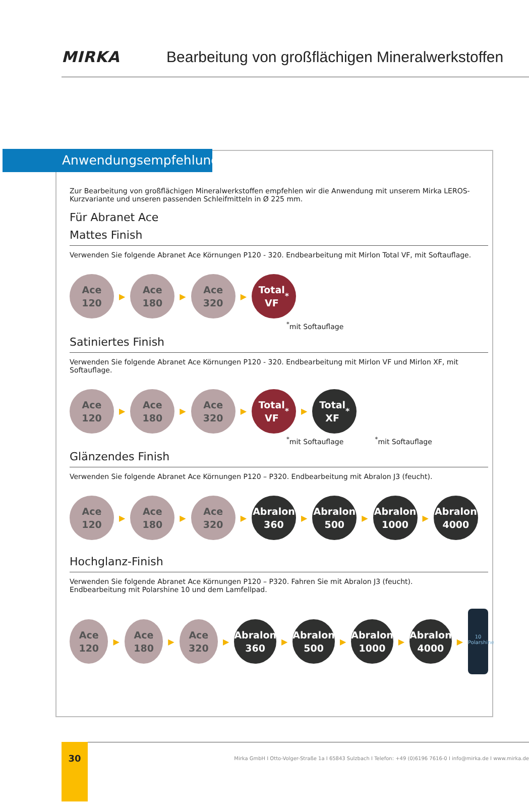MIRKA
Bearbeitung von großflächigen Mineralwerkstoffen
Anwendungsempfehlung
Zur Bearbeitung von großflächigen Mineralwerkstoffen empfehlen wir die Anwendung mit unserem Mirka LEROS-Kurzvariante und unseren passenden Schleifmitteln in Ø 225 mm.
Für Abranet Ace
Mattes Finish
Verwenden Sie folgende Abranet Ace Körnungen P120 - 320. Endbearbeitung mit Mirlon Total VF, mit Softauflage.
Ace
120
▶
Ace
180
▶
Ace
320
▶
Total
VF<sup>*</sup>
<sup>*</sup> mit Softauflage
Satiniertes Finish
Verwenden Sie folgende Abranet Ace Körnungen P120 - 320. Endbearbeitung mit Mirlon VF und Mirlon XF, mit Softauflage.
Ace
120
▶
Ace
180
▶
Ace
320
▶
Total
VF<sup>*</sup>
▶
Total
XF<sup>*</sup>
<sup>*</sup> mit Softauflage <sup>*</sup>mit Softauflage
Glänzendes Finish
Verwenden Sie folgende Abranet Ace Körnungen P120 – P320. Endbearbeitung mit Abralon J3 (feucht).
Ace
120
▶
Ace
180
▶
Ace
320
▶
Abralon
360
▶
Abralon
500
▶
Abralon
1000
▶
Abralon
4000
Hochglanz-Finish
Verwenden Sie folgende Abranet Ace Körnungen P120 – P320. Fahren Sie mit Abralon J3 (feucht).
Endbearbeitung mit Polarshine 10 und dem Lamfellpad.
Ace
120
▶
Ace
180
▶
Ace
320
▶
Abralon
360
▶
Abralon
500
▶
Abralon
1000
▶
Abralon
4000
▶
10 Polarshine
Mirka GmbH I Otto-Volger-Straße 1a I 65843 Sulzbach I Telefon: +49 (0)6196 7616-0 I info@mirka.de I www.mirka.de 30